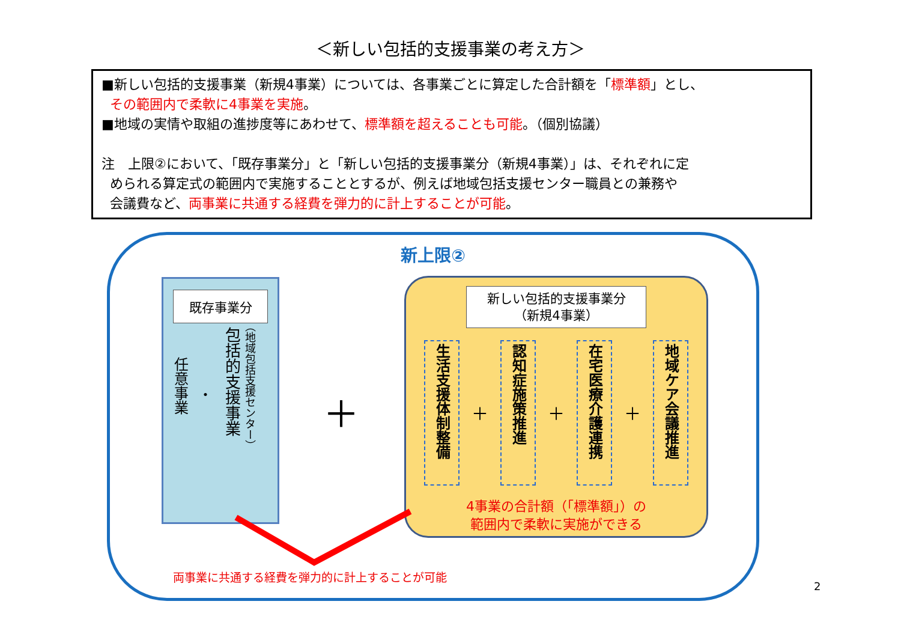＜新しい包括的支援事業の考え方＞
■新しい包括的支援事業（新規4事業）については、各事業ごとに算定した合計額を「標準額」とし、
その範囲内で柔軟に4事業を実施。
■地域の実情や取組の進捗度等にあわせて、標準額を超えることも可能。（個別協議）
注　上限②において、「既存事業分」と「新しい包括的支援事業分（新規4事業）」は、それぞれに定
められる算定式の範囲内で実施することとするが、例えば地域包括支援センター職員との兼務や
会議費など、両事業に共通する経費を弾力的に計上することが可能。
新上限②
既存事業分
任意事業
・
包括的支援事業
（地域包括支援センター）
＋
新しい包括的支援事業分
（新規4事業）
生活支援体制整備
＋
認知症施策推進
＋
在宅医療介護連携
＋
地域ケア会議推進
4事業の合計額（「標準額」）の
範囲内で柔軟に実施ができる
両事業に共通する経費を弾力的に計上することが可能
2